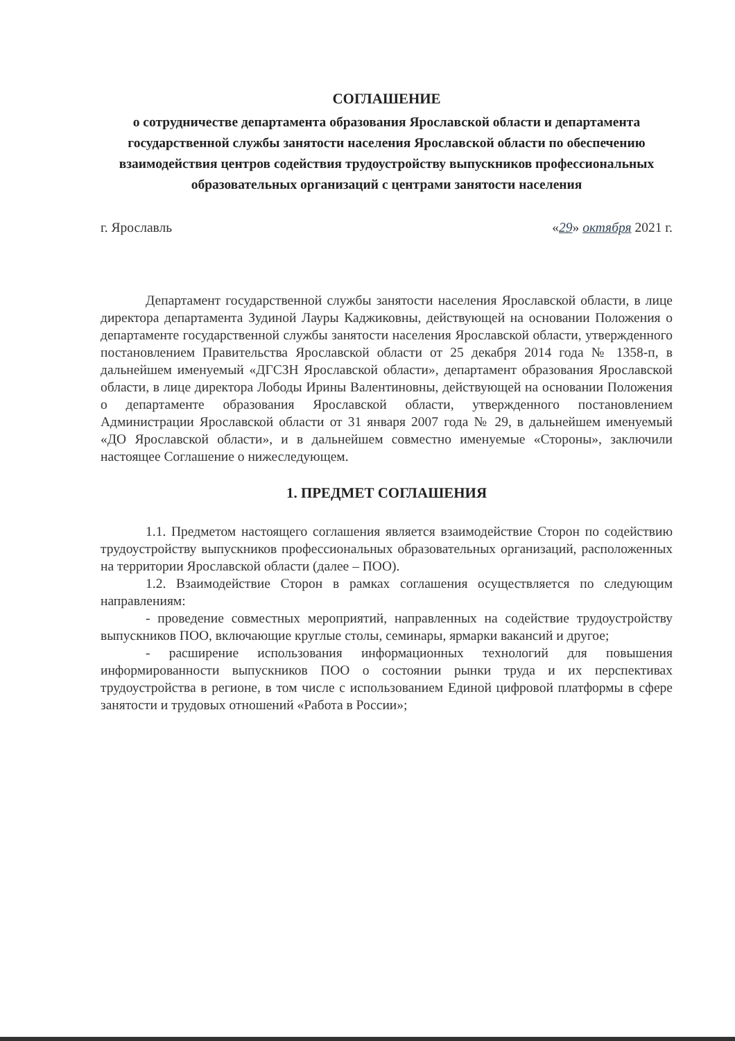СОГЛАШЕНИЕ
о сотрудничестве департамента образования Ярославской области и департамента государственной службы занятости населения Ярославской области по обеспечению взаимодействия центров содействия трудоустройству выпускников профессиональных образовательных организаций с центрами занятости населения
г. Ярославль «29» октября 2021 г.
Департамент государственной службы занятости населения Ярославской области, в лице директора департамента Зудиной Лауры Каджиковны, действующей на основании Положения о департаменте государственной службы занятости населения Ярославской области, утвержденного постановлением Правительства Ярославской области от 25 декабря 2014 года № 1358-п, в дальнейшем именуемый «ДГСЗН Ярославской области», департамент образования Ярославской области, в лице директора Лободы Ирины Валентиновны, действующей на основании Положения о департаменте образования Ярославской области, утвержденного постановлением Администрации Ярославской области от 31 января 2007 года № 29, в дальнейшем именуемый «ДО Ярославской области», и в дальнейшем совместно именуемые «Стороны», заключили настоящее Соглашение о нижеследующем.
1. ПРЕДМЕТ СОГЛАШЕНИЯ
1.1. Предметом настоящего соглашения является взаимодействие Сторон по содействию трудоустройству выпускников профессиональных образовательных организаций, расположенных на территории Ярославской области (далее – ПОО).
1.2. Взаимодействие Сторон в рамках соглашения осуществляется по следующим направлениям:
- проведение совместных мероприятий, направленных на содействие трудоустройству выпускников ПОО, включающие круглые столы, семинары, ярмарки вакансий и другое;
- расширение использования информационных технологий для повышения информированности выпускников ПОО о состоянии рынки труда и их перспективах трудоустройства в регионе, в том числе с использованием Единой цифровой платформы в сфере занятости и трудовых отношений «Работа в России»;